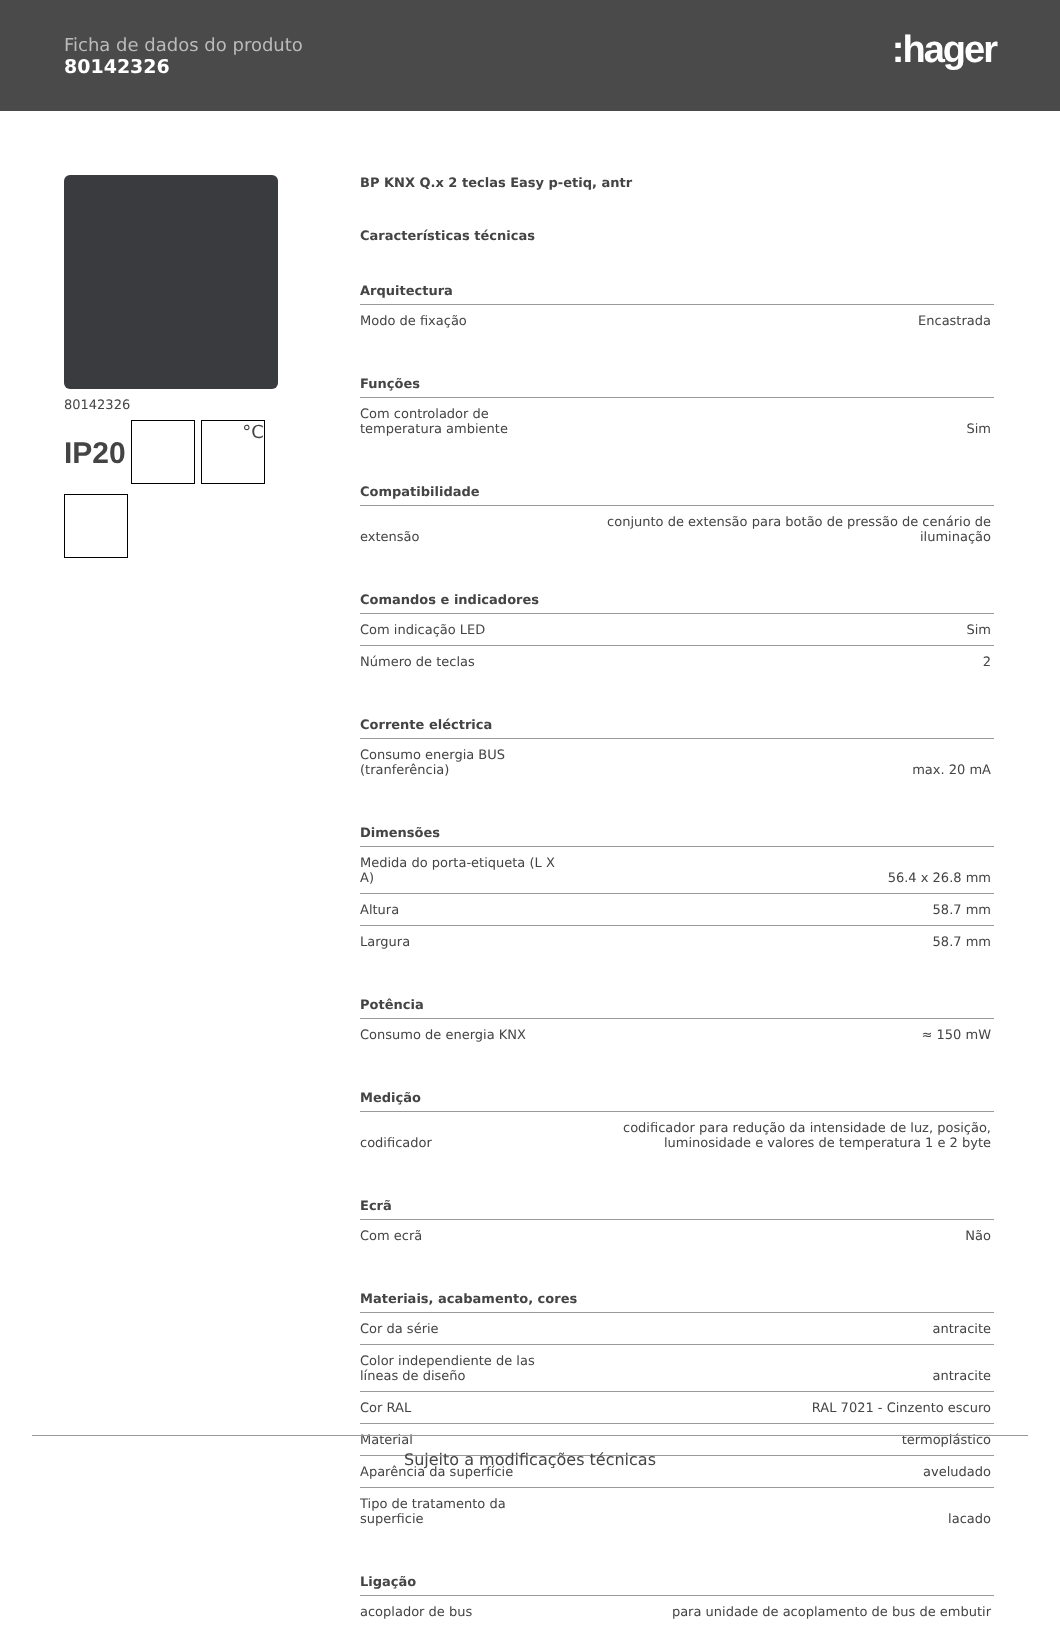Ficha de dados do produto
80142326
:hager
80142326
IP20 °C
BP KNX Q.x 2 teclas Easy p-etiq, antr
Características técnicas
| Arquitectura | |
| --- | --- |
| Modo de fixação | Encastrada |
| Funções | |
| Com controlador de temperatura ambiente | Sim |
| Compatibilidade | |
| extensão | conjunto de extensão para botão de pressão de cenário de iluminação |
| Comandos e indicadores | |
| Com indicação LED | Sim |
| Número de teclas | 2 |
| Corrente eléctrica | |
| Consumo energia BUS (tranferência) | max. 20 mA |
| Dimensões | |
| Medida do porta-etiqueta (L X A) | 56.4 x 26.8 mm |
| Altura | 58.7 mm |
| Largura | 58.7 mm |
| Potência | |
| Consumo de energia KNX | ≈ 150 mW |
| Medição | |
| codificador | codificador para redução da intensidade de luz, posição, luminosidade e valores de temperatura 1 e 2 byte |
| Ecrã | |
| Com ecrã | Não |
| Materiais, acabamento, cores | |
| Cor da série | antracite |
| Color independiente de las líneas de diseño | antracite |
| Cor RAL | RAL 7021 - Cinzento escuro |
| Material | termoplástico |
| Aparência da superfície | aveludado |
| Tipo de tratamento da superficie | lacado |
| Ligação | |
| acoplador de bus | para unidade de acoplamento de bus de embutir |
Sujeito a modificações técnicas